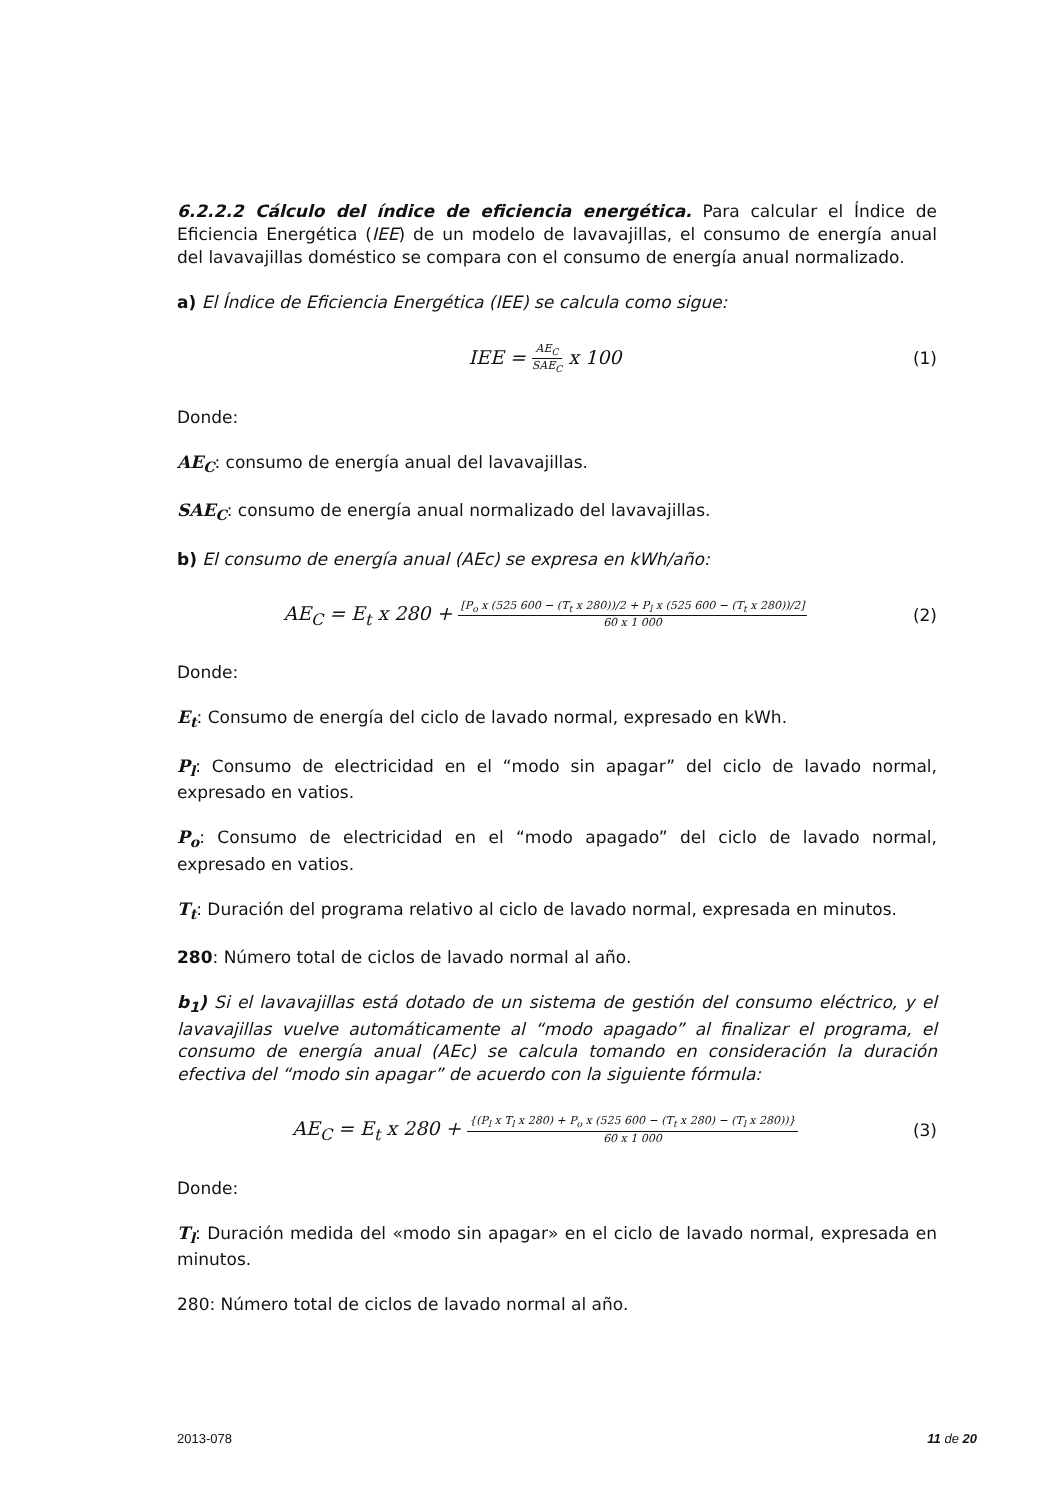6.2.2.2 Cálculo del índice de eficiencia energética. Para calcular el Índice de Eficiencia Energética (IEE) de un modelo de lavavajillas, el consumo de energía anual del lavavajillas doméstico se compara con el consumo de energía anual normalizado.
a) El Índice de Eficiencia Energética (IEE) se calcula como sigue:
IEE = AE<sub>C</sub> SAE<sub>C</sub> x 100 (1)
Donde:
AE<sub>C</sub>: consumo de energía anual del lavavajillas.
SAE<sub>C</sub>: consumo de energía anual normalizado del lavavajillas.
b) El consumo de energía anual (AEc) se expresa en kWh/año:
AE<sub>C</sub> = E<sub>t</sub> x 280 + [P<sub>o</sub> x (525 600 − (T<sub>t</sub> x 280))/2 + P<sub>l</sub> x (525 600 − (T<sub>t</sub> x 280))/2] 60 x 1 000
(2)
Donde:
E<sub>t</sub>: Consumo de energía del ciclo de lavado normal, expresado en kWh.
P<sub>l</sub>: Consumo de electricidad en el “modo sin apagar” del ciclo de lavado normal, expresado en vatios.
P<sub>o</sub>: Consumo de electricidad en el “modo apagado” del ciclo de lavado normal, expresado en vatios.
T<sub>t</sub>: Duración del programa relativo al ciclo de lavado normal, expresada en minutos.
280: Número total de ciclos de lavado normal al año.
b<sub>1</sub>) Si el lavavajillas está dotado de un sistema de gestión del consumo eléctrico, y el lavavajillas vuelve automáticamente al “modo apagado” al finalizar el programa, el consumo de energía anual (AEc) se calcula tomando en consideración la duración efectiva del “modo sin apagar” de acuerdo con la siguiente fórmula:
AE<sub>C</sub> = E<sub>t</sub> x 280 + {(P<sub>l</sub> x T<sub>l</sub> x 280) + P<sub>o</sub> x (525 600 − (T<sub>t</sub> x 280) − (T<sub>l</sub> x 280))} 60 x 1 000
(3)
Donde:
T<sub>l</sub>: Duración medida del «modo sin apagar» en el ciclo de lavado normal, expresada en minutos.
280: Número total de ciclos de lavado normal al año.
2013-078 11 de 20